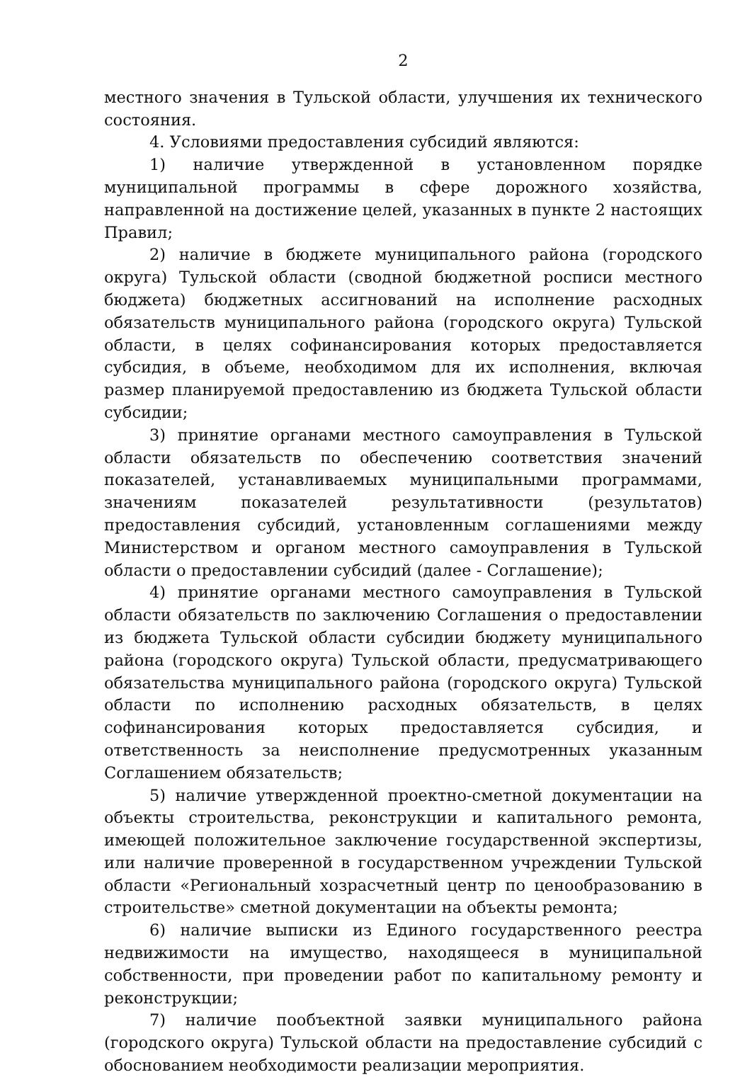2
местного значения в Тульской области, улучшения их технического состояния.
4. Условиями предоставления субсидий являются:
1) наличие утвержденной в установленном порядке муниципальной программы в сфере дорожного хозяйства, направленной на достижение целей, указанных в пункте 2 настоящих Правил;
2) наличие в бюджете муниципального района (городского округа) Тульской области (сводной бюджетной росписи местного бюджета) бюджетных ассигнований на исполнение расходных обязательств муниципального района (городского округа) Тульской области, в целях софинансирования которых предоставляется субсидия, в объеме, необходимом для их исполнения, включая размер планируемой предоставлению из бюджета Тульской области субсидии;
3) принятие органами местного самоуправления в Тульской области обязательств по обеспечению соответствия значений показателей, устанавливаемых муниципальными программами, значениям показателей результативности (результатов) предоставления субсидий, установленным соглашениями между Министерством и органом местного самоуправления в Тульской области о предоставлении субсидий (далее - Соглашение);
4) принятие органами местного самоуправления в Тульской области обязательств по заключению Соглашения о предоставлении из бюджета Тульской области субсидии бюджету муниципального района (городского округа) Тульской области, предусматривающего обязательства муниципального района (городского округа) Тульской области по исполнению расходных обязательств, в целях софинансирования которых предоставляется субсидия, и ответственность за неисполнение предусмотренных указанным Соглашением обязательств;
5) наличие утвержденной проектно-сметной документации на объекты строительства, реконструкции и капитального ремонта, имеющей положительное заключение государственной экспертизы, или наличие проверенной в государственном учреждении Тульской области «Региональный хозрасчетный центр по ценообразованию в строительстве» сметной документации на объекты ремонта;
6) наличие выписки из Единого государственного реестра недвижимости на имущество, находящееся в муниципальной собственности, при проведении работ по капитальному ремонту и реконструкции;
7) наличие пообъектной заявки муниципального района (городского округа) Тульской области на предоставление субсидий с обоснованием необходимости реализации мероприятия.